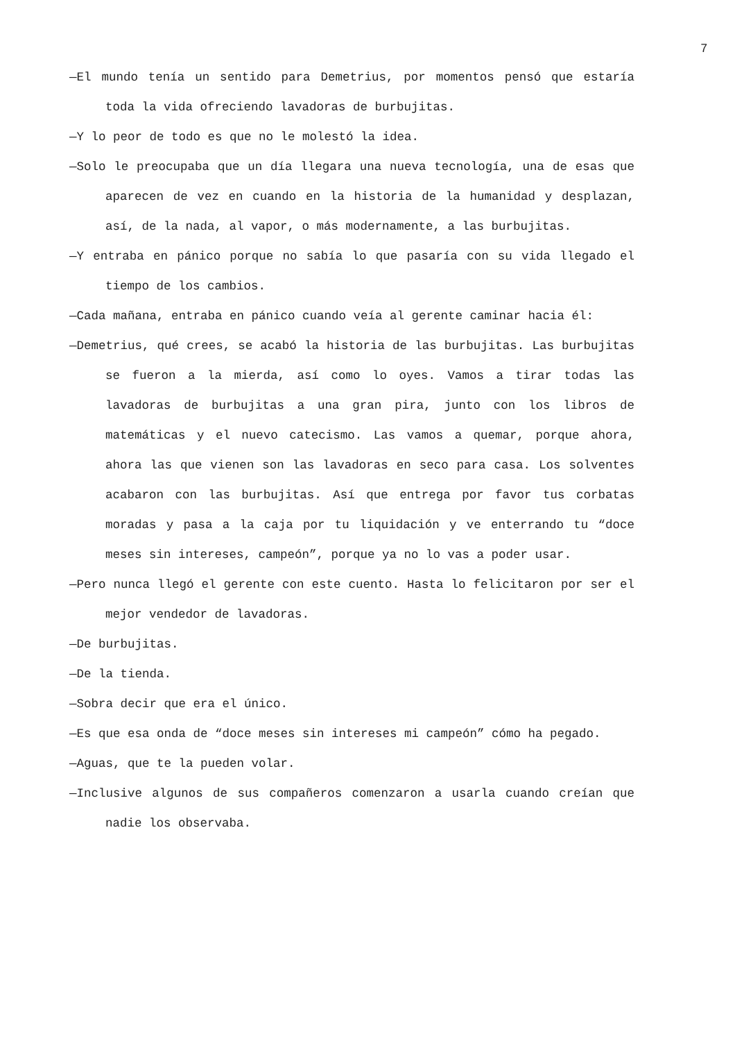7
—El mundo tenía un sentido para Demetrius, por momentos pensó que estaría toda la vida ofreciendo lavadoras de burbujitas.
—Y lo peor de todo es que no le molestó la idea.
—Solo le preocupaba que un día llegara una nueva tecnología, una de esas que aparecen de vez en cuando en la historia de la humanidad y desplazan, así, de la nada, al vapor, o más modernamente, a las burbujitas.
—Y entraba en pánico porque no sabía lo que pasaría con su vida llegado el tiempo de los cambios.
—Cada mañana, entraba en pánico cuando veía al gerente caminar hacia él:
—Demetrius, qué crees, se acabó la historia de las burbujitas. Las burbujitas se fueron a la mierda, así como lo oyes. Vamos a tirar todas las lavadoras de burbujitas a una gran pira, junto con los libros de matemáticas y el nuevo catecismo. Las vamos a quemar, porque ahora, ahora las que vienen son las lavadoras en seco para casa. Los solventes acabaron con las burbujitas. Así que entrega por favor tus corbatas moradas y pasa a la caja por tu liquidación y ve enterrando tu “doce meses sin intereses, campeón”, porque ya no lo vas a poder usar.
—Pero nunca llegó el gerente con este cuento. Hasta lo felicitaron por ser el mejor vendedor de lavadoras.
—De burbujitas.
—De la tienda.
—Sobra decir que era el único.
—Es que esa onda de “doce meses sin intereses mi campeón” cómo ha pegado.
—Aguas, que te la pueden volar.
—Inclusive algunos de sus compañeros comenzaron a usarla cuando creían que nadie los observaba.